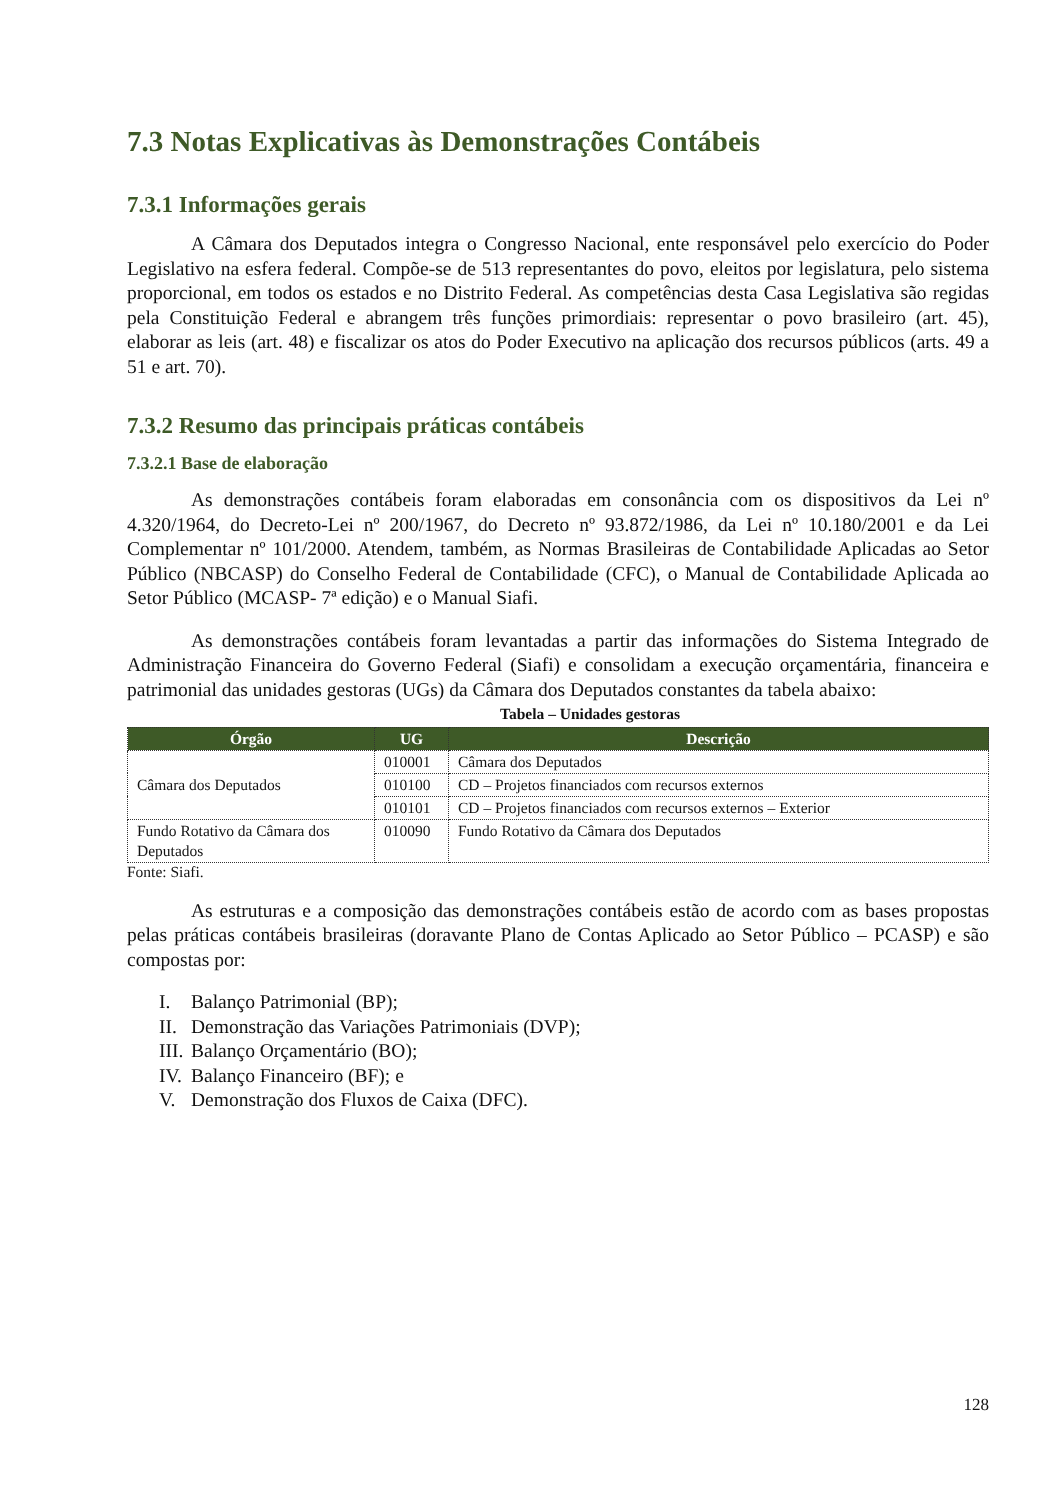7.3 Notas Explicativas às Demonstrações Contábeis
7.3.1 Informações gerais
A Câmara dos Deputados integra o Congresso Nacional, ente responsável pelo exercício do Poder Legislativo na esfera federal. Compõe-se de 513 representantes do povo, eleitos por legislatura, pelo sistema proporcional, em todos os estados e no Distrito Federal. As competências desta Casa Legislativa são regidas pela Constituição Federal e abrangem três funções primordiais: representar o povo brasileiro (art. 45), elaborar as leis (art. 48) e fiscalizar os atos do Poder Executivo na aplicação dos recursos públicos (arts. 49 a 51 e art. 70).
7.3.2 Resumo das principais práticas contábeis
7.3.2.1 Base de elaboração
As demonstrações contábeis foram elaboradas em consonância com os dispositivos da Lei nº 4.320/1964, do Decreto-Lei nº 200/1967, do Decreto nº 93.872/1986, da Lei nº 10.180/2001 e da Lei Complementar nº 101/2000. Atendem, também, as Normas Brasileiras de Contabilidade Aplicadas ao Setor Público (NBCASP) do Conselho Federal de Contabilidade (CFC), o Manual de Contabilidade Aplicada ao Setor Público (MCASP- 7ª edição) e o Manual Siafi.
As demonstrações contábeis foram levantadas a partir das informações do Sistema Integrado de Administração Financeira do Governo Federal (Siafi) e consolidam a execução orçamentária, financeira e patrimonial das unidades gestoras (UGs) da Câmara dos Deputados constantes da tabela abaixo:
Tabela – Unidades gestoras
| Órgão | UG | Descrição |
| --- | --- | --- |
| Câmara dos Deputados | 010001 | Câmara dos Deputados |
| | 010100 | CD – Projetos financiados com recursos externos |
| | 010101 | CD – Projetos financiados com recursos externos – Exterior |
| Fundo Rotativo da Câmara dos Deputados | 010090 | Fundo Rotativo da Câmara dos Deputados |
Fonte: Siafi.
As estruturas e a composição das demonstrações contábeis estão de acordo com as bases propostas pelas práticas contábeis brasileiras (doravante Plano de Contas Aplicado ao Setor Público – PCASP) e são compostas por:
I. Balanço Patrimonial (BP);
II. Demonstração das Variações Patrimoniais (DVP);
III. Balanço Orçamentário (BO);
IV. Balanço Financeiro (BF); e
V. Demonstração dos Fluxos de Caixa (DFC).
128